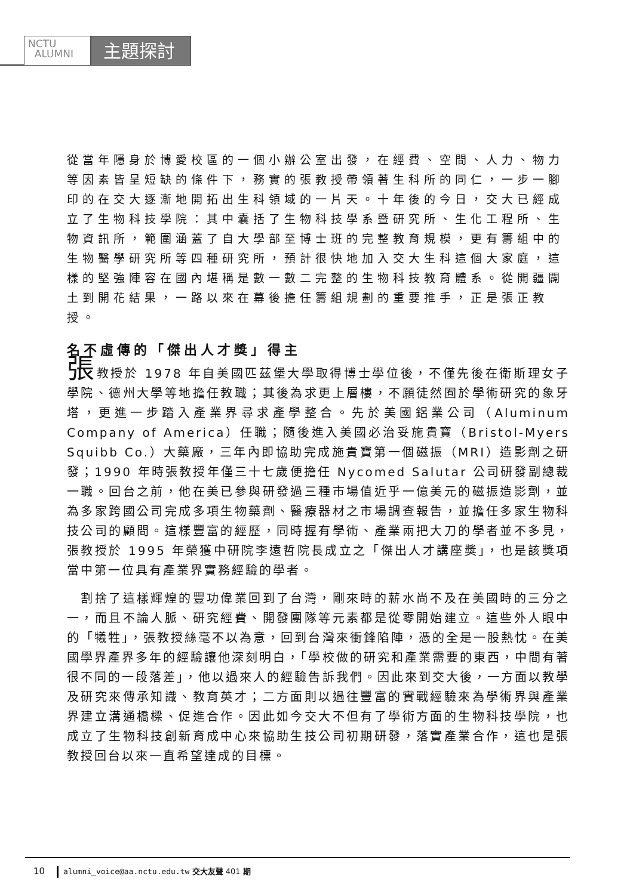NCTU
ALUMNI
主題探討
從當年隱身於博愛校區的一個小辦公室出發，在經費、空間、人力、物力等因素皆呈短缺的條件下，務實的張教授帶領著生科所的同仁，一步一腳印的在交大逐漸地開拓出生科領域的一片天。十年後的今日，交大已經成立了生物科技學院：其中囊括了生物科技學系暨研究所、生化工程所、生物資訊所，範圍涵蓋了自大學部至博士班的完整教育規模，更有籌組中的生物醫學研究所等四種研究所，預計很快地加入交大生科這個大家庭，這樣的堅強陣容在國內堪稱是數一數二完整的生物科技教育體系。從開疆闢土到開花結果，一路以來在幕後擔任籌組規劃的重要推手，正是張正教授。
名不虛傳的「傑出人才獎」得主
張教授於 1978 年自美國匹茲堡大學取得博士學位後，不僅先後在衛斯理女子學院、德州大學等地擔任教職；其後為求更上層樓，不願徒然囿於學術研究的象牙塔，更進一步踏入產業界尋求產學整合。先於美國鋁業公司（Aluminum Company of America）任職；隨後進入美國必治妥施貴寶（Bristol-Myers Squibb Co.）大藥廠，三年內即協助完成施貴寶第一個磁振（MRI）造影劑之研發；1990 年時張教授年僅三十七歲便擔任 Nycomed Salutar 公司研發副總裁一職。回台之前，他在美已參與研發過三種市場值近乎一億美元的磁振造影劑，並為多家跨國公司完成多項生物藥劑、醫療器材之市場調查報告，並擔任多家生物科技公司的顧問。這樣豐富的經歷，同時握有學術、產業兩把大刀的學者並不多見，張教授於 1995 年榮獲中研院李遠哲院長成立之「傑出人才講座獎」，也是該獎項當中第一位具有產業界實務經驗的學者。
 割捨了這樣輝煌的豐功偉業回到了台灣，剛來時的薪水尚不及在美國時的三分之一，而且不論人脈、研究經費、開發團隊等元素都是從零開始建立。這些外人眼中的「犧牲」，張教授絲毫不以為意，回到台灣來衝鋒陷陣，憑的全是一股熱忱。在美國學界產界多年的經驗讓他深刻明白，「學校做的研究和產業需要的東西，中間有著很不同的一段落差」，他以過來人的經驗告訴我們。因此來到交大後，一方面以教學及研究來傳承知識、教育英才；二方面則以過往豐富的實戰經驗來為學術界與產業界建立溝通橋樑、促進合作。因此如今交大不但有了學術方面的生物科技學院，也成立了生物科技創新育成中心來協助生技公司初期研發，落實產業合作，這也是張教授回台以來一直希望達成的目標。
10 alumni_voice@aa.nctu.edu.tw 交大友聲 401 期